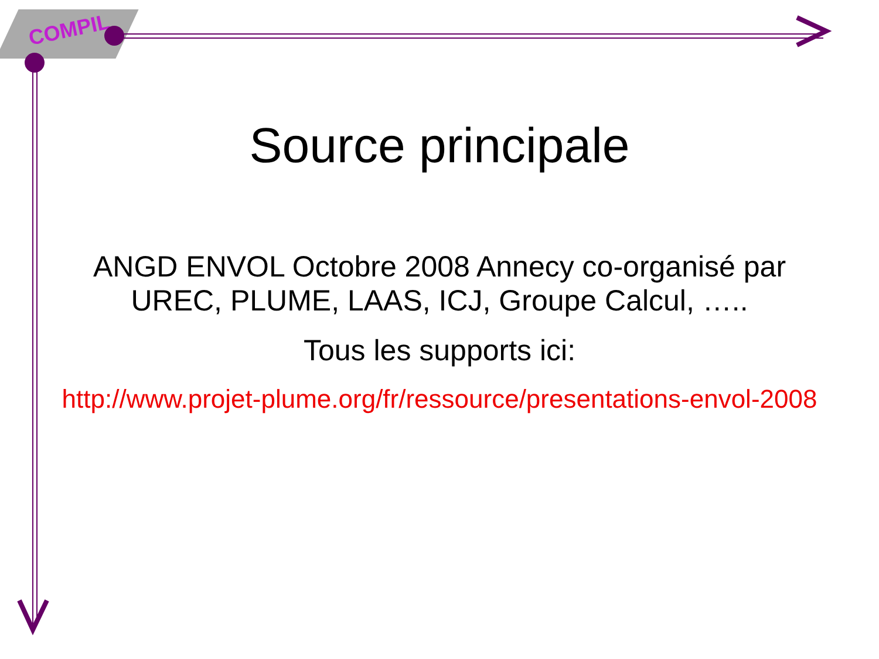COMPIL
Source principale
ANGD ENVOL Octobre 2008 Annecy co-organisé par UREC, PLUME, LAAS, ICJ, Groupe Calcul, …..
Tous les supports ici:
http://www.projet-plume.org/fr/ressource/presentations-envol-2008